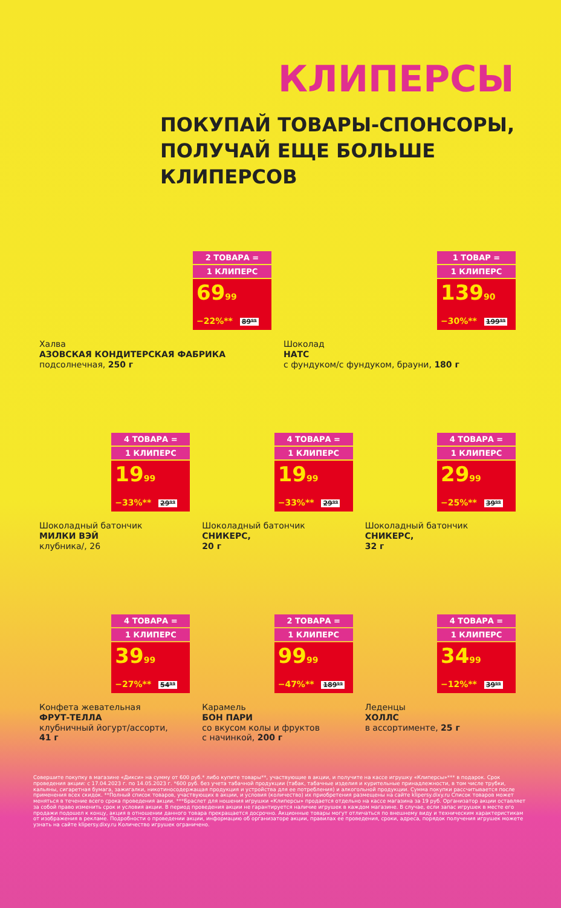КЛИПЕРСЫ
ПОКУПАЙ ТОВАРЫ-СПОНСОРЫ,
ПОЛУЧАЙ ЕЩЕ БОЛЬШЕ КЛИПЕРСОВ
2 ТОВАРА =
1 КЛИПЕРС
6999 −22%** 89⁹⁹
Халва
АЗОВСКАЯ КОНДИТЕРСКАЯ ФАБРИКА
подсолнечная, 250 г
1 ТОВАР =
1 КЛИПЕРС
13990 −30%** 199⁹⁹
Шоколад
НАТС
с фундуком/с фундуком, брауни, 180 г
4 ТОВАРА =
1 КЛИПЕРС
1999 −33%** 29⁹⁹
Шоколадный батончик
МИЛКИ ВЭЙ
клубника/, 26
4 ТОВАРА =
1 КЛИПЕРС
1999 −33%** 29⁹⁹
Шоколадный батончик
СНИКЕРС,
20 г
4 ТОВАРА =
1 КЛИПЕРС
2999 −25%** 39⁹⁹
Шоколадный батончик
СНИКЕРС,
32 г
4 ТОВАРА =
1 КЛИПЕРС
3999 −27%** 54⁹⁹
Конфета жевательная
ФРУТ-ТЕЛЛА
клубничный йогурт/ассорти,
41 г
2 ТОВАРА =
1 КЛИПЕРС
9999 −47%** 189⁹⁹
Карамель
БОН ПАРИ
со вкусом колы и фруктов
с начинкой, 200 г
4 ТОВАРА =
1 КЛИПЕРС
3499 −12%** 39⁹⁹
Леденцы
ХОЛЛС
в ассортименте, 25 г
Совершите покупку в магазине «Дикси» на сумму от 600 руб.* либо купите товары**, участвующие в акции, и получите на кассе игрушку «Клиперсы»*** в подарок. Срок проведения акции: с 17.04.2023 г. по 14.05.2023 г. *600 руб. без учета табачной продукции (табак, табачные изделия и курительные принадлежности, в том числе трубки, кальяны, сигаретная бумага, зажигалки, никотиносодержащая продукция и устройства для ее потребления) и алкогольной продукции. Сумма покупки рассчитывается после применения всех скидок. **Полный список товаров, участвующих в акции, и условия (количество) их приобретения размещены на сайте klipersy.dixy.ru Список товаров может меняться в течение всего срока проведения акции. ***Браслет для ношения игрушки «Клиперсы» продается отдельно на кассе магазина за 19 руб. Организатор акции оставляет за собой право изменить срок и условия акции. В период проведения акции не гарантируется наличие игрушек в каждом магазине. В случае, если запас игрушек в месте его продажи подошел к концу, акция в отношении данного товара прекращается досрочно. Акционные товары могут отличаться по внешнему виду и техническим характеристикам от изображения в рекламе. Подробности о проведении акции, информацию об организаторе акции, правилах ее проведения, сроки, адреса, порядок получения игрушек можете узнать на сайте klipersy.dixy.ru Количество игрушек ограничено.